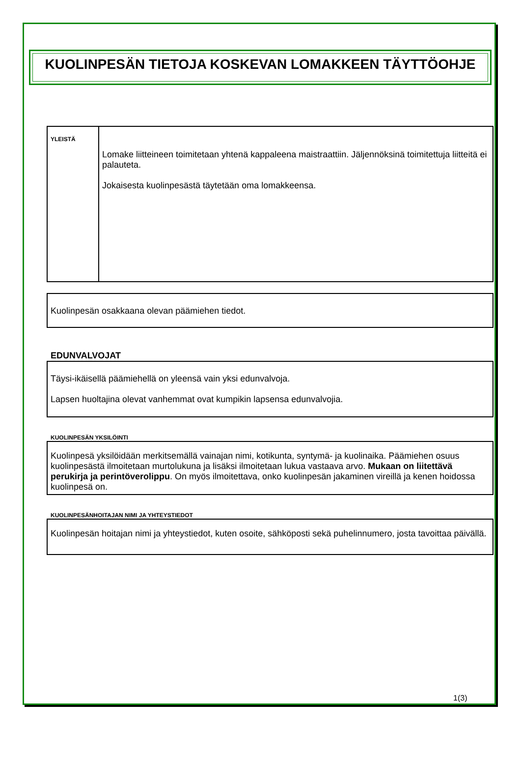KUOLINPESÄN TIETOJA KOSKEVAN LOMAKKEEN TÄYTTÖOHJE
YLEISTÄ
Lomake liitteineen toimitetaan yhtenä kappaleena maistraattiin. Jäljennöksinä toimitettuja liitteitä ei palauteta.
Jokaisesta kuolinpesästä täytetään oma lomakkeensa.
Kuolinpesän osakkaana olevan päämiehen tiedot.
EDUNVALVOJAT
Täysi-ikäisellä päämiehellä on yleensä vain yksi edunvalvoja.
Lapsen huoltajina olevat vanhemmat ovat kumpikin lapsensa edunvalvojia.
KUOLINPESÄN YKSILÖINTI
Kuolinpesä yksilöidään merkitsemällä vainajan nimi, kotikunta, syntymä- ja kuolinaika. Päämiehen osuus kuolinpesästä ilmoitetaan murtolukuna ja lisäksi ilmoitetaan lukua vastaava arvo. Mukaan on liitettävä perukirja ja perintöverolippu. On myös ilmoitettava, onko kuolinpesän jakaminen vireillä ja kenen hoidossa kuolinpesä on.
KUOLINPESÄNHOITAJAN NIMI JA YHTEYSTIEDOT
Kuolinpesän hoitajan nimi ja yhteystiedot, kuten osoite, sähköposti sekä puhelinnumero, josta tavoittaa päivällä.
1(3)